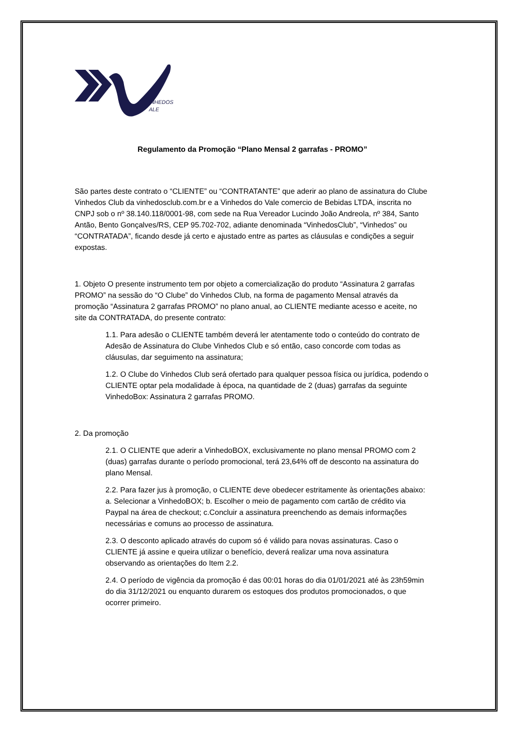INHEDOS
ALE
Regulamento da Promoção “Plano Mensal 2 garrafas - PROMO”
São partes deste contrato o “CLIENTE” ou “CONTRATANTE” que aderir ao plano de assinatura do Clube Vinhedos Club da vinhedosclub.com.br e a Vinhedos do Vale comercio de Bebidas LTDA, inscrita no CNPJ sob o nº 38.140.118/0001-98, com sede na Rua Vereador Lucindo João Andreola, nº 384, Santo Antão, Bento Gonçalves/RS, CEP 95.702-702, adiante denominada “VinhedosClub”, “Vinhedos” ou “CONTRATADA”, ficando desde já certo e ajustado entre as partes as cláusulas e condições a seguir expostas.
1. Objeto O presente instrumento tem por objeto a comercialização do produto “Assinatura 2 garrafas PROMO” na sessão do “O Clube” do Vinhedos Club, na forma de pagamento Mensal através da promoção “Assinatura 2 garrafas PROMO” no plano anual, ao CLIENTE mediante acesso e aceite, no site da CONTRATADA, do presente contrato:
1.1. Para adesão o CLIENTE também deverá ler atentamente todo o conteúdo do contrato de Adesão de Assinatura do Clube Vinhedos Club e só então, caso concorde com todas as cláusulas, dar seguimento na assinatura;
1.2. O Clube do Vinhedos Club será ofertado para qualquer pessoa física ou jurídica, podendo o CLIENTE optar pela modalidade à época, na quantidade de 2 (duas) garrafas da seguinte VinhedoBox: Assinatura 2 garrafas PROMO.
2. Da promoção
2.1. O CLIENTE que aderir a VinhedoBOX, exclusivamente no plano mensal PROMO com 2 (duas) garrafas durante o período promocional, terá 23,64% off de desconto na assinatura do plano Mensal.
2.2. Para fazer jus à promoção, o CLIENTE deve obedecer estritamente às orientações abaixo: a. Selecionar a VinhedoBOX; b. Escolher o meio de pagamento com cartão de crédito via Paypal na área de checkout; c.Concluir a assinatura preenchendo as demais informações necessárias e comuns ao processo de assinatura.
2.3. O desconto aplicado através do cupom só é válido para novas assinaturas. Caso o CLIENTE já assine e queira utilizar o benefício, deverá realizar uma nova assinatura observando as orientações do Item 2.2.
2.4. O período de vigência da promoção é das 00:01 horas do dia 01/01/2021 até às 23h59min do dia 31/12/2021 ou enquanto durarem os estoques dos produtos promocionados, o que ocorrer primeiro.